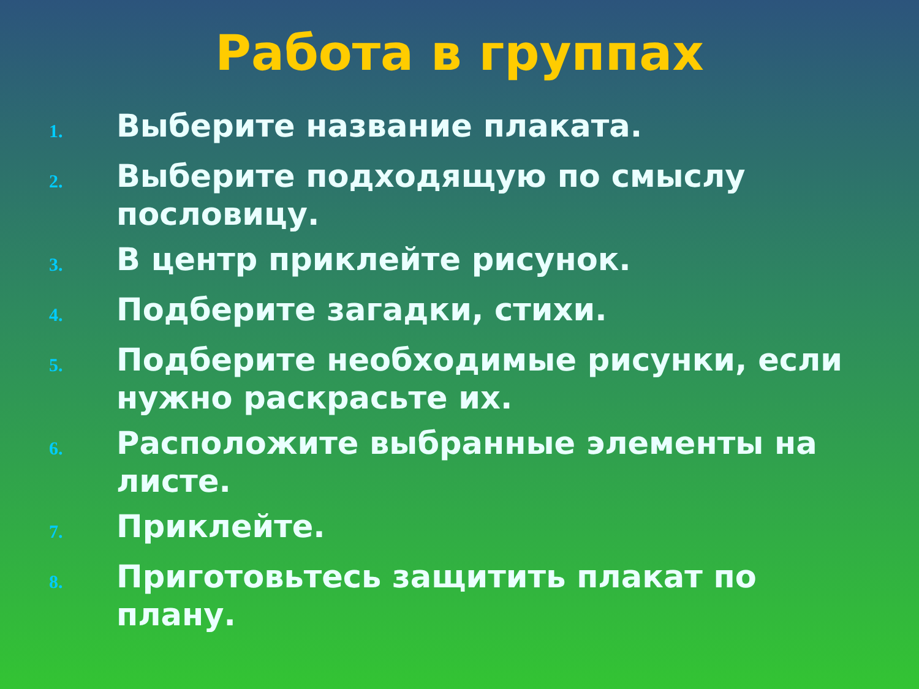Работа в группах
1. Выберите название плаката.
2. Выберите подходящую по смыслу пословицу.
3. В центр приклейте рисунок.
4. Подберите загадки, стихи.
5. Подберите необходимые рисунки, если нужно раскрасьте их.
6. Расположите выбранные элементы на листе.
7. Приклейте.
8. Приготовьтесь защитить плакат по плану.